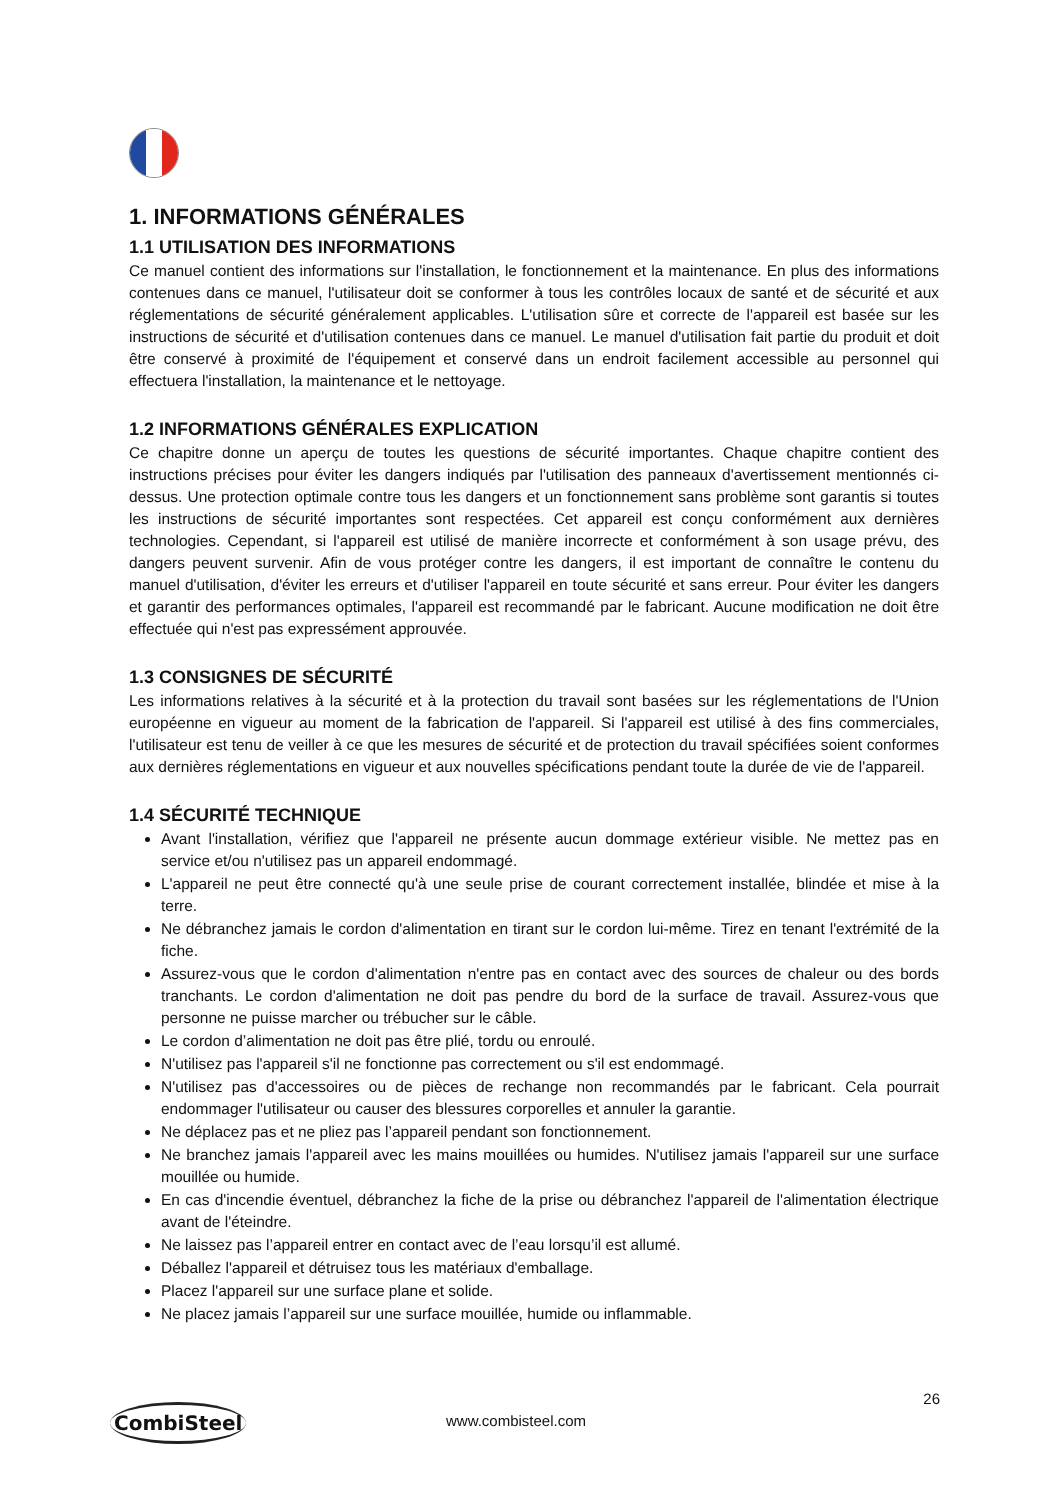1. INFORMATIONS GÉNÉRALES
1.1 UTILISATION DES INFORMATIONS
Ce manuel contient des informations sur l'installation, le fonctionnement et la maintenance. En plus des informations contenues dans ce manuel, l'utilisateur doit se conformer à tous les contrôles locaux de santé et de sécurité et aux réglementations de sécurité généralement applicables. L'utilisation sûre et correcte de l'appareil est basée sur les instructions de sécurité et d'utilisation contenues dans ce manuel. Le manuel d'utilisation fait partie du produit et doit être conservé à proximité de l'équipement et conservé dans un endroit facilement accessible au personnel qui effectuera l'installation, la maintenance et le nettoyage.
1.2 INFORMATIONS GÉNÉRALES EXPLICATION
Ce chapitre donne un aperçu de toutes les questions de sécurité importantes. Chaque chapitre contient des instructions précises pour éviter les dangers indiqués par l'utilisation des panneaux d'avertissement mentionnés ci-dessus. Une protection optimale contre tous les dangers et un fonctionnement sans problème sont garantis si toutes les instructions de sécurité importantes sont respectées. Cet appareil est conçu conformément aux dernières technologies. Cependant, si l'appareil est utilisé de manière incorrecte et conformément à son usage prévu, des dangers peuvent survenir. Afin de vous protéger contre les dangers, il est important de connaître le contenu du manuel d'utilisation, d'éviter les erreurs et d'utiliser l'appareil en toute sécurité et sans erreur. Pour éviter les dangers et garantir des performances optimales, l'appareil est recommandé par le fabricant. Aucune modification ne doit être effectuée qui n'est pas expressément approuvée.
1.3 CONSIGNES DE SÉCURITÉ
Les informations relatives à la sécurité et à la protection du travail sont basées sur les réglementations de l'Union européenne en vigueur au moment de la fabrication de l'appareil. Si l'appareil est utilisé à des fins commerciales, l'utilisateur est tenu de veiller à ce que les mesures de sécurité et de protection du travail spécifiées soient conformes aux dernières réglementations en vigueur et aux nouvelles spécifications pendant toute la durée de vie de l'appareil.
1.4 SÉCURITÉ TECHNIQUE
Avant l'installation, vérifiez que l'appareil ne présente aucun dommage extérieur visible. Ne mettez pas en service et/ou n'utilisez pas un appareil endommagé.
L'appareil ne peut être connecté qu'à une seule prise de courant correctement installée, blindée et mise à la terre.
Ne débranchez jamais le cordon d'alimentation en tirant sur le cordon lui-même. Tirez en tenant l'extrémité de la fiche.
Assurez-vous que le cordon d'alimentation n'entre pas en contact avec des sources de chaleur ou des bords tranchants. Le cordon d'alimentation ne doit pas pendre du bord de la surface de travail. Assurez-vous que personne ne puisse marcher ou trébucher sur le câble.
Le cordon d’alimentation ne doit pas être plié, tordu ou enroulé.
N'utilisez pas l'appareil s'il ne fonctionne pas correctement ou s'il est endommagé.
N'utilisez pas d'accessoires ou de pièces de rechange non recommandés par le fabricant. Cela pourrait endommager l'utilisateur ou causer des blessures corporelles et annuler la garantie.
Ne déplacez pas et ne pliez pas l’appareil pendant son fonctionnement.
Ne branchez jamais l'appareil avec les mains mouillées ou humides. N'utilisez jamais l'appareil sur une surface mouillée ou humide.
En cas d'incendie éventuel, débranchez la fiche de la prise ou débranchez l'appareil de l'alimentation électrique avant de l'éteindre.
Ne laissez pas l’appareil entrer en contact avec de l’eau lorsqu’il est allumé.
Déballez l'appareil et détruisez tous les matériaux d'emballage.
Placez l'appareil sur une surface plane et solide.
Ne placez jamais l’appareil sur une surface mouillée, humide ou inflammable.
26
CombiSteel www.combisteel.com